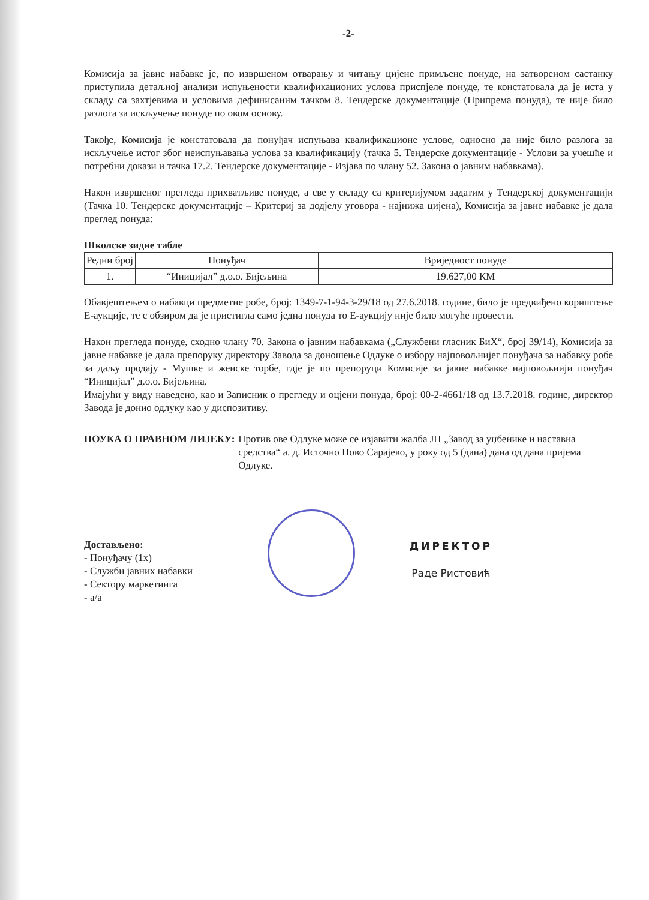-2-
Комисија за јавне набавке је, по извршеном отварању и читању цијене примљене понуде, на затвореном састанку приступила детаљној анализи испуњености квалификационих услова приспјеле понуде, те констатовала да је иста у складу са захтјевима и условима дефинисаним тачком 8. Тендерске документације (Припрема понуда), те није било разлога за искључење понуде по овом основу.
Такође, Комисија је констатовала да понуђач испуњава квалификационе услове, односно да није било разлога за искључење истог због неиспуњавања услова за квалификацију (тачка 5. Тендерске документације - Услови за учешће и потребни докази и тачка 17.2. Тендерске документације - Изјава по члану 52. Закона о јавним набавкама).
Након извршеног прегледа прихватљиве понуде, а све у складу са критеријумом задатим у Тендерској документацији (Тачка 10. Тендерске документације – Критериј за додјелу уговора - најнижа цијена), Комисија за јавне набавке је дала преглед понуда:
Школске зидне табле
| Редни број | Понуђач | Вриједност понуде |
| --- | --- | --- |
| 1. | “Иницијал” д.о.о. Бијељина | 19.627,00 КМ |
Обавјештењем о набавци предметне робе, број: 1349-7-1-94-3-29/18 од 27.6.2018. године, било је предвиђено кориштење Е-аукције, те с обзиром да је пристигла само једна понуда то Е-аукцију није било могуће провести.
Након прегледа понуде, сходно члану 70. Закона о јавним набавкама („Службени гласник БиХ“, број 39/14), Комисија за јавне набавке је дала препоруку директору Завода за доношење Одлуке о избору најповољнијег понуђача за набавку робе за даљу продају - Мушке и женске торбе, гдје је по препоруци Комисије за јавне набавке најповољнији понуђач “Иницијал” д.о.о. Бијељина.
Имајући у виду наведено, као и Записник о прегледу и оцјени понуда, број: 00-2-4661/18 од 13.7.2018. године, директор Завода је донио одлуку као у диспозитиву.
ПОУКА О ПРАВНОМ ЛИЈЕКУ: Против ове Одлуке може се изјавити жалба ЈП „Завод за уџбенике и наставна средства“ а. д. Источно Ново Сарајево, у року од 5 (дана) дана од дана пријема Одлуке.
Достављено:
- Понуђачу (1x)
- Служби јавних набавки
- Сектору маркетинга
- а/а
ДИРЕКТОР
Раде Ристовић